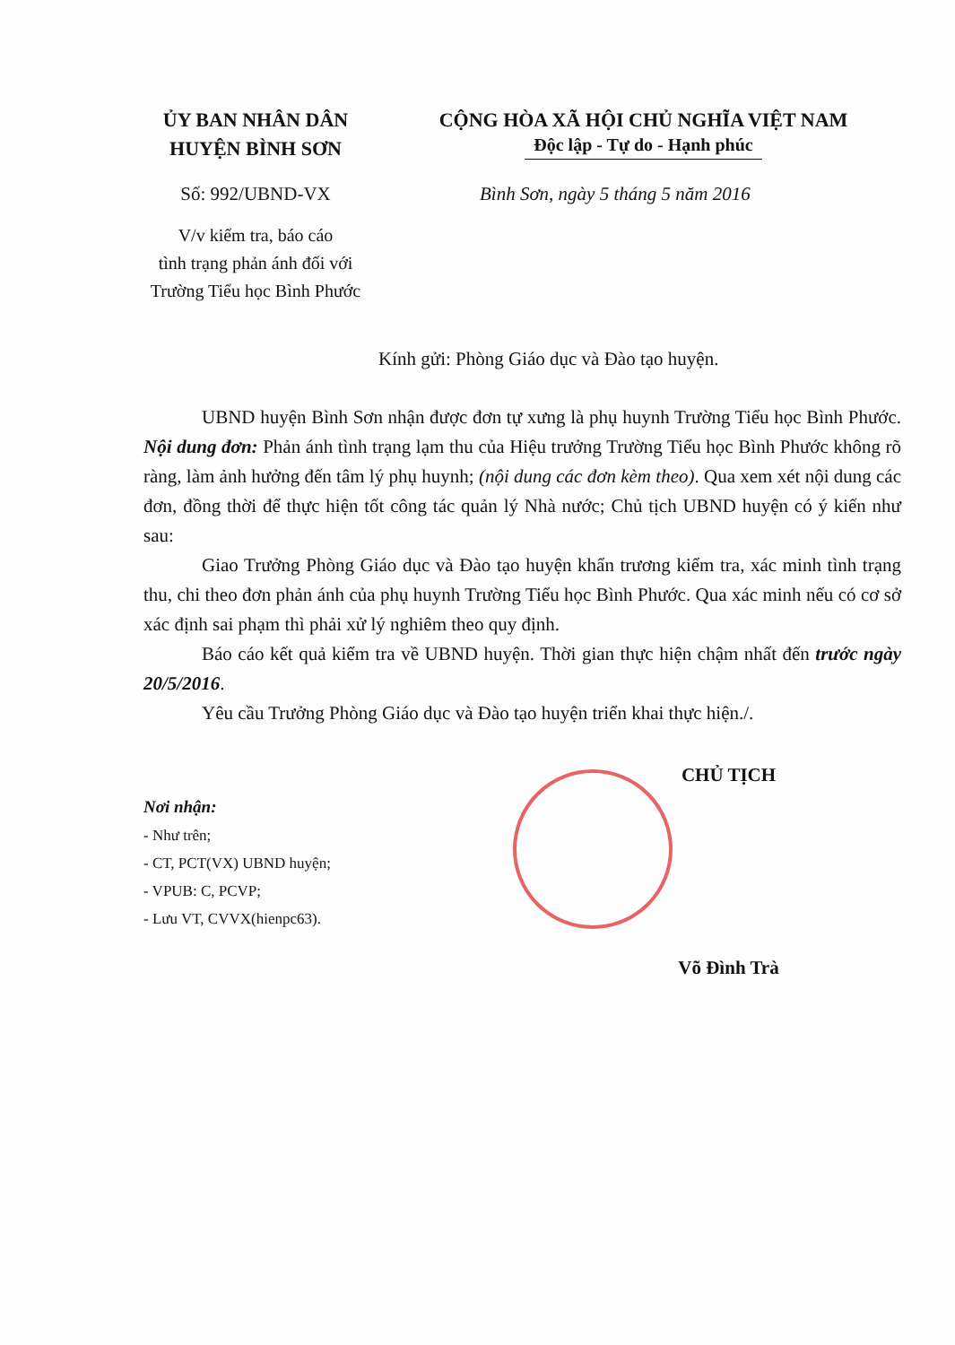ỦY BAN NHÂN DÂN
HUYỆN BÌNH SƠN
CỘNG HÒA XÃ HỘI CHỦ NGHĨA VIỆT NAM
Độc lập - Tự do - Hạnh phúc
Số: 992/UBND-VX Bình Sơn, ngày 5 tháng 5 năm 2016
V/v kiểm tra, báo cáo
tình trạng phản ánh đối với
Trường Tiểu học Bình Phước
Kính gửi: Phòng Giáo dục và Đào tạo huyện.
UBND huyện Bình Sơn nhận được đơn tự xưng là phụ huynh Trường Tiểu học Bình Phước. Nội dung đơn: Phản ánh tình trạng lạm thu của Hiệu trưởng Trường Tiểu học Bình Phước không rõ ràng, làm ảnh hưởng đến tâm lý phụ huynh; (nội dung các đơn kèm theo). Qua xem xét nội dung các đơn, đồng thời để thực hiện tốt công tác quản lý Nhà nước; Chủ tịch UBND huyện có ý kiến như sau:
Giao Trưởng Phòng Giáo dục và Đào tạo huyện khẩn trương kiểm tra, xác minh tình trạng thu, chi theo đơn phản ánh của phụ huynh Trường Tiểu học Bình Phước. Qua xác minh nếu có cơ sở xác định sai phạm thì phải xử lý nghiêm theo quy định.
Báo cáo kết quả kiểm tra về UBND huyện. Thời gian thực hiện chậm nhất đến trước ngày 20/5/2016.
Yêu cầu Trưởng Phòng Giáo dục và Đào tạo huyện triển khai thực hiện./.
Nơi nhận:
- Như trên;
- CT, PCT(VX) UBND huyện;
- VPUB: C, PCVP;
- Lưu VT, CVVX(hienpc63).
CHỦ TỊCH
Võ Đình Trà